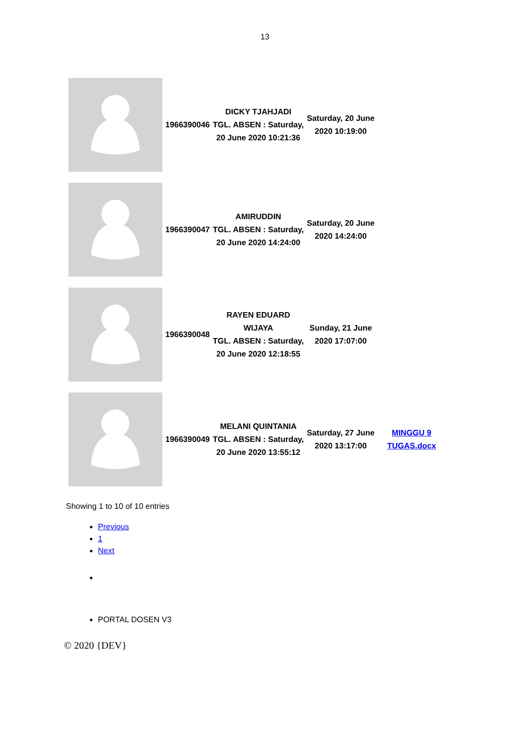13
| | 1966390046 | DICKY TJAHJADI TGL. ABSEN : Saturday, 20 June 2020 10:21:36 | Saturday, 20 June 2020 10:19:00 | |
| | 1966390047 | AMIRUDDIN TGL. ABSEN : Saturday, 20 June 2020 14:24:00 | Saturday, 20 June 2020 14:24:00 | |
| | 1966390048 | RAYEN EDUARD WIJAYA TGL. ABSEN : Saturday, 20 June 2020 12:18:55 | Sunday, 21 June 2020 17:07:00 | |
| | 1966390049 | MELANI QUINTANIA TGL. ABSEN : Saturday, 20 June 2020 13:55:12 | Saturday, 27 June 2020 13:17:00 | MINGGU 9 TUGAS.docx |
Showing 1 to 10 of 10 entries
Previous
1
Next
PORTAL DOSEN V3
© 2020 {DEV}